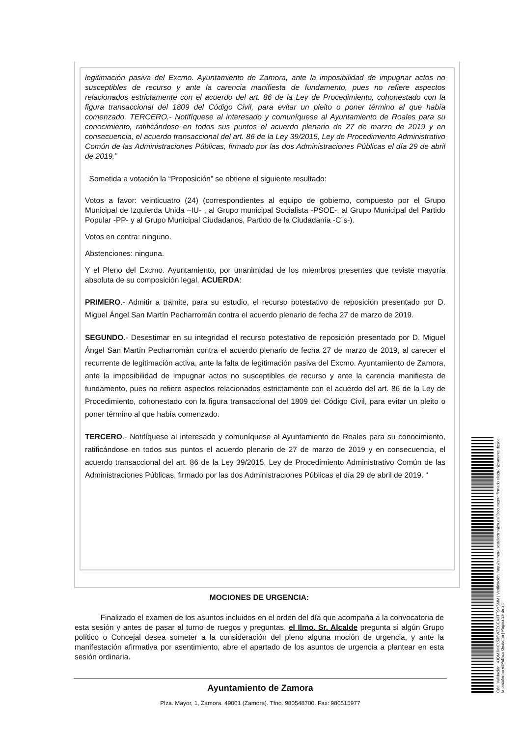legitimación pasiva del Excmo. Ayuntamiento de Zamora, ante la imposibilidad de impugnar actos no susceptibles de recurso y ante la carencia manifiesta de fundamento, pues no refiere aspectos relacionados estrictamente con el acuerdo del art. 86 de la Ley de Procedimiento, cohonestado con la figura transaccional del 1809 del Código Civil, para evitar un pleito o poner término al que había comenzado. TERCERO.- Notifíquese al interesado y comuníquese al Ayuntamiento de Roales para su conocimiento, ratificándose en todos sus puntos el acuerdo plenario de 27 de marzo de 2019 y en consecuencia, el acuerdo transaccional del art. 86 de la Ley 39/2015, Ley de Procedimiento Administrativo Común de las Administraciones Públicas, firmado por las dos Administraciones Públicas el día 29 de abril de 2019.”
Sometida a votación la “Proposición” se obtiene el siguiente resultado:
Votos a favor: veinticuatro (24) (correspondientes al equipo de gobierno, compuesto por el Grupo Municipal de Izquierda Unida –IU- , al Grupo municipal Socialista -PSOE-, al Grupo Municipal del Partido Popular -PP- y al Grupo Municipal Ciudadanos, Partido de la Ciudadanía -C´s-).
Votos en contra: ninguno.
Abstenciones: ninguna.
Y el Pleno del Excmo. Ayuntamiento, por unanimidad de los miembros presentes que reviste mayoría absoluta de su composición legal, ACUERDA:
PRIMERO.- Admitir a trámite, para su estudio, el recurso potestativo de reposición presentado por D. Miguel Ángel San Martín Pecharromán contra el acuerdo plenario de fecha 27 de marzo de 2019.
SEGUNDO.- Desestimar en su integridad el recurso potestativo de reposición presentado por D. Miguel Ángel San Martín Pecharromán contra el acuerdo plenario de fecha 27 de marzo de 2019, al carecer el recurrente de legitimación activa, ante la falta de legitimación pasiva del Excmo. Ayuntamiento de Zamora, ante la imposibilidad de impugnar actos no susceptibles de recurso y ante la carencia manifiesta de fundamento, pues no refiere aspectos relacionados estrictamente con el acuerdo del art. 86 de la Ley de Procedimiento, cohonestado con la figura transaccional del 1809 del Código Civil, para evitar un pleito o poner término al que había comenzado.
TERCERO.- Notifíquese al interesado y comuníquese al Ayuntamiento de Roales para su conocimiento, ratificándose en todos sus puntos el acuerdo plenario de 27 de marzo de 2019 y en consecuencia, el acuerdo transaccional del art. 86 de la Ley 39/2015, Ley de Procedimiento Administrativo Común de las Administraciones Públicas, firmado por las dos Administraciones Públicas el día 29 de abril de 2019. “
MOCIONES DE URGENCIA:
Finalizado el examen de los asuntos incluidos en el orden del día que acompaña a la convocatoria de esta sesión y antes de pasar al turno de ruegos y preguntas, el Ilmo. Sr. Alcalde pregunta si algún Grupo político o Concejal desea someter a la consideración del pleno alguna moción de urgencia, y ante la manifestación afirmativa por asentimiento, abre el apartado de los asuntos de urgencia a plantear en esta sesión ordinaria.
Ayuntamiento de Zamora
Plza. Mayor, 1, Zamora. 49001 (Zamora). Tfno. 980548700. Fax: 980515977
Cód. Validación: 4JQM3MKX535WZZGEA3TTSY5MM | Verificación: http://zamora.sedelectronica.es/ Documento firmado electrónicamente desde la plataforma esPublico Gestiona | Página 29 de 34